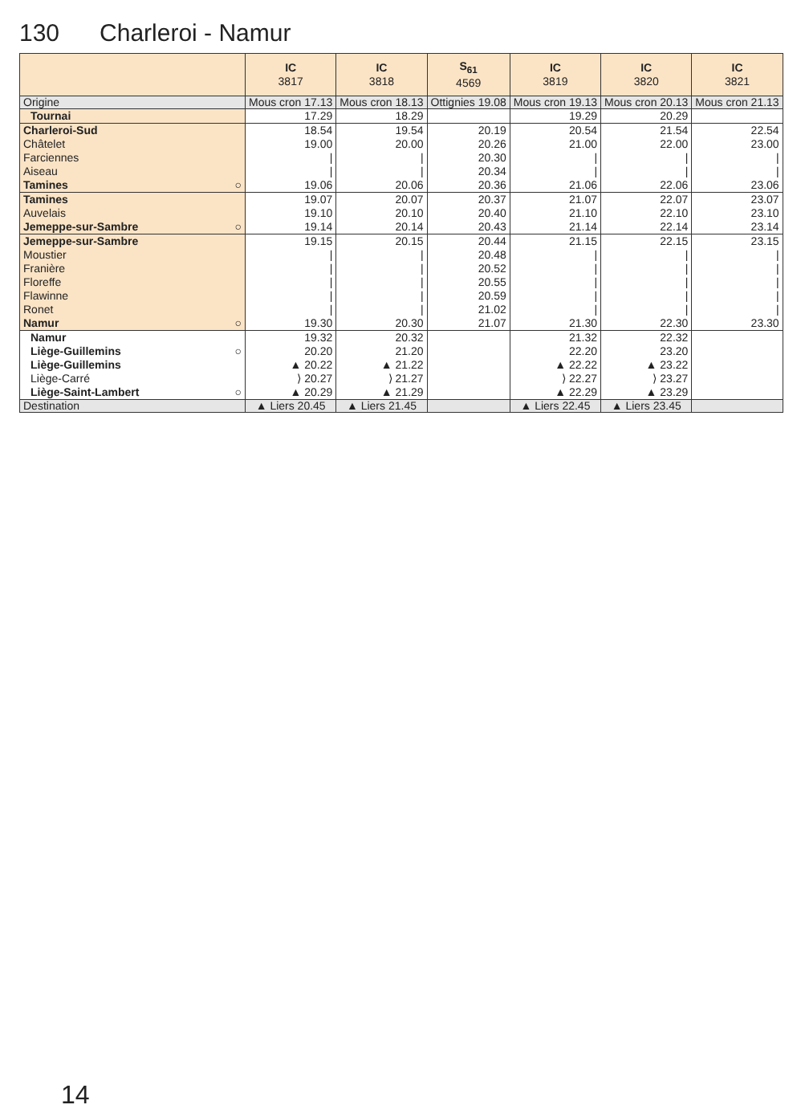130 Charleroi - Namur
| | IC 3817 | IC 3818 | S<sub>61</sub> 4569 | IC 3819 | IC 3820 | IC 3821 |
| --- | --- | --- | --- | --- | --- | --- |
| Origine | Mous cron 17.13 | Mous cron 18.13 | Ottignies 19.08 | Mous cron 19.13 | Mous cron 20.13 | Mous cron 21.13 |
| Tournai | 17.29 | 18.29 | | 19.29 | 20.29 | |
| Charleroi-Sud | 18.54 | 19.54 | 20.19 | 20.54 | 21.54 | 22.54 |
| Châtelet | 19.00 | 20.00 | 20.26 | 21.00 | 22.00 | 23.00 |
| Farciennes | / | / | 20.30 | / | / | / |
| Aiseau | / | / | 20.34 | / | / | / |
| Tamines ○ | 19.06 | 20.06 | 20.36 | 21.06 | 22.06 | 23.06 |
| Tamines | 19.07 | 20.07 | 20.37 | 21.07 | 22.07 | 23.07 |
| Auvelais | 19.10 | 20.10 | 20.40 | 21.10 | 22.10 | 23.10 |
| Jemeppe-sur-Sambre ○ | 19.14 | 20.14 | 20.43 | 21.14 | 22.14 | 23.14 |
| Jemeppe-sur-Sambre | 19.15 | 20.15 | 20.44 | 21.15 | 22.15 | 23.15 |
| Moustier | / | / | 20.48 | / | / | / |
| Franière | / | / | 20.52 | / | / | / |
| Floreffe | / | / | 20.55 | / | / | / |
| Flawinne | / | / | 20.59 | / | / | / |
| Ronet | / | / | 21.02 | / | / | / |
| Namur ○ | 19.30 | 20.30 | 21.07 | 21.30 | 22.30 | 23.30 |
| Namur | 19.32 | 20.32 | | 21.32 | 22.32 | |
| Liège-Guillemins ○ | 20.20 | 21.20 | | 22.20 | 23.20 | |
| Liège-Guillemins | ▲ 20.22 | ▲ 21.22 | | ▲ 22.22 | ▲ 23.22 | |
| Liège-Carré | ⟩ 20.27 | ⟩ 21.27 | | ⟩ 22.27 | ⟩ 23.27 | |
| Liège-Saint-Lambert ○ | ▲ 20.29 | ▲ 21.29 | | ▲ 22.29 | ▲ 23.29 | |
| Destination | ▲ Liers 20.45 | ▲ Liers 21.45 | | ▲ Liers 22.45 | ▲ Liers 23.45 | |
14